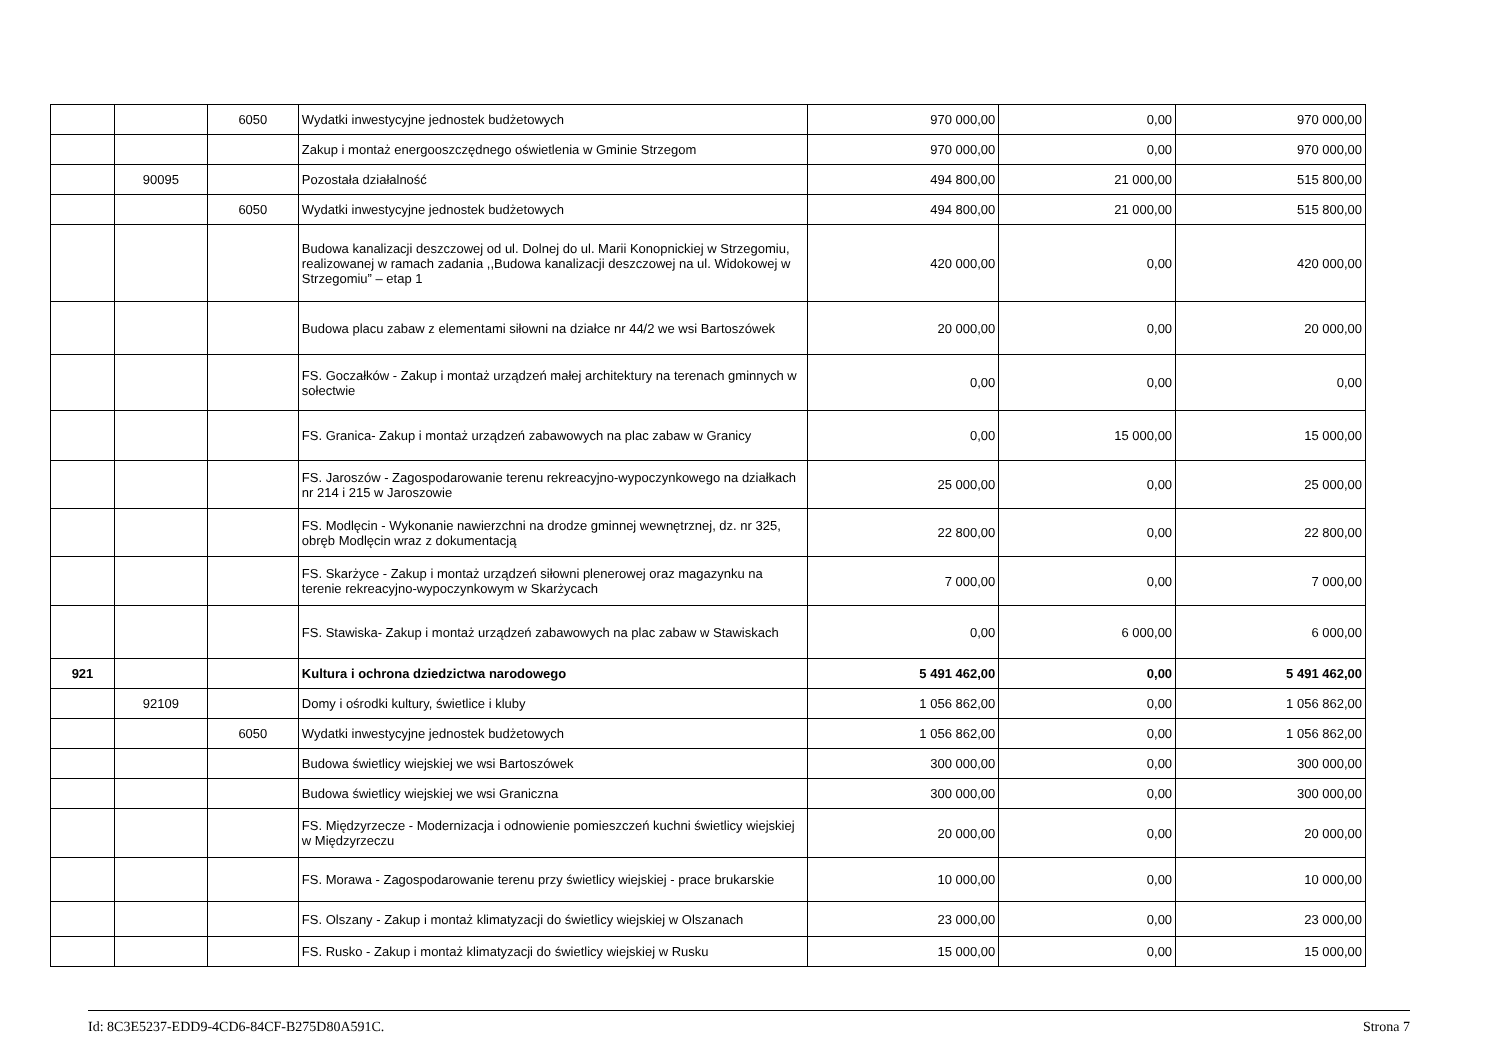| | | 6050 | Wydatki inwestycyjne jednostek budżetowych | 970 000,00 | 0,00 | 970 000,00 |
| | | | Zakup i montaż energooszczędnego oświetlenia w Gminie Strzegom | 970 000,00 | 0,00 | 970 000,00 |
| | 90095 | | Pozostała działalność | 494 800,00 | 21 000,00 | 515 800,00 |
| | | 6050 | Wydatki inwestycyjne jednostek budżetowych | 494 800,00 | 21 000,00 | 515 800,00 |
| | | | Budowa kanalizacji deszczowej od ul. Dolnej do ul. Marii Konopnickiej w Strzegomiu, realizowanej w ramach zadania ,,Budowa kanalizacji deszczowej na ul. Widokowej w Strzegomiu” – etap 1 | 420 000,00 | 0,00 | 420 000,00 |
| | | | Budowa placu zabaw z elementami siłowni na działce nr 44/2 we wsi Bartoszówek | 20 000,00 | 0,00 | 20 000,00 |
| | | | FS. Goczałków - Zakup i montaż urządzeń małej architektury na terenach gminnych w sołectwie | 0,00 | 0,00 | 0,00 |
| | | | FS. Granica- Zakup i montaż urządzeń zabawowych na plac zabaw w Granicy | 0,00 | 15 000,00 | 15 000,00 |
| | | | FS. Jaroszów - Zagospodarowanie terenu rekreacyjno-wypoczynkowego na działkach nr 214 i 215 w Jaroszowie | 25 000,00 | 0,00 | 25 000,00 |
| | | | FS. Modlęcin - Wykonanie nawierzchni na drodze gminnej wewnętrznej, dz. nr 325, obręb Modlęcin wraz z dokumentacją | 22 800,00 | 0,00 | 22 800,00 |
| | | | FS. Skarżyce - Zakup i montaż urządzeń siłowni plenerowej oraz magazynku na terenie rekreacyjno-wypoczynkowym w Skarżycach | 7 000,00 | 0,00 | 7 000,00 |
| | | | FS. Stawiska- Zakup i montaż urządzeń zabawowych na plac zabaw w Stawiskach | 0,00 | 6 000,00 | 6 000,00 |
| 921 | | | Kultura i ochrona dziedzictwa narodowego | 5 491 462,00 | 0,00 | 5 491 462,00 |
| | 92109 | | Domy i ośrodki kultury, świetlice i kluby | 1 056 862,00 | 0,00 | 1 056 862,00 |
| | | 6050 | Wydatki inwestycyjne jednostek budżetowych | 1 056 862,00 | 0,00 | 1 056 862,00 |
| | | | Budowa świetlicy wiejskiej we wsi Bartoszówek | 300 000,00 | 0,00 | 300 000,00 |
| | | | Budowa świetlicy wiejskiej we wsi Graniczna | 300 000,00 | 0,00 | 300 000,00 |
| | | | FS. Międzyrzecze - Modernizacja i odnowienie pomieszczeń kuchni świetlicy wiejskiej w Międzyrzeczu | 20 000,00 | 0,00 | 20 000,00 |
| | | | FS. Morawa - Zagospodarowanie terenu przy świetlicy wiejskiej - prace brukarskie | 10 000,00 | 0,00 | 10 000,00 |
| | | | FS. Olszany - Zakup i montaż klimatyzacji do świetlicy wiejskiej w Olszanach | 23 000,00 | 0,00 | 23 000,00 |
| | | | FS. Rusko - Zakup i montaż klimatyzacji do świetlicy wiejskiej w Rusku | 15 000,00 | 0,00 | 15 000,00 |
Id: 8C3E5237-EDD9-4CD6-84CF-B275D80A591C. Strona 7